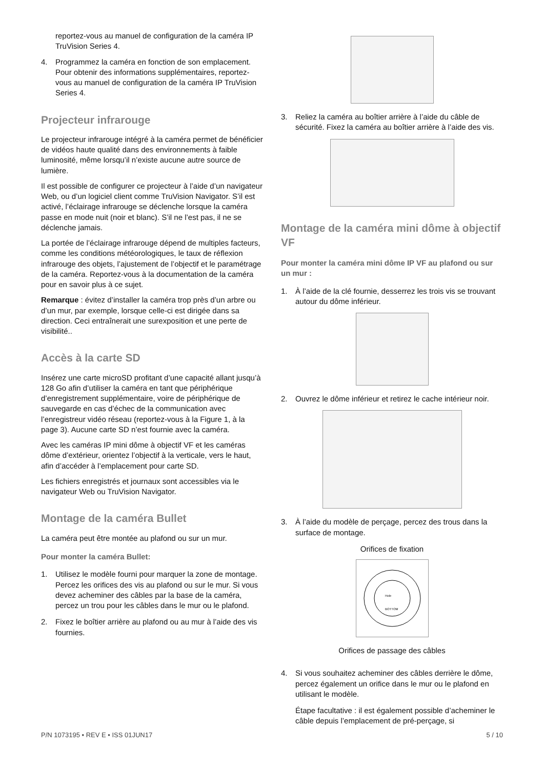reportez-vous au manuel de configuration de la caméra IP TruVision Series 4.
4. Programmez la caméra en fonction de son emplacement. Pour obtenir des informations supplémentaires, reportez-vous au manuel de configuration de la caméra IP TruVision Series 4.
Projecteur infrarouge
Le projecteur infrarouge intégré à la caméra permet de bénéficier de vidéos haute qualité dans des environnements à faible luminosité, même lorsqu’il n’existe aucune autre source de lumière.
Il est possible de configurer ce projecteur à l’aide d’un navigateur Web, ou d’un logiciel client comme TruVision Navigator. S’il est activé, l’éclairage infrarouge se déclenche lorsque la caméra passe en mode nuit (noir et blanc). S’il ne l’est pas, il ne se déclenche jamais.
La portée de l’éclairage infrarouge dépend de multiples facteurs, comme les conditions météorologiques, le taux de réflexion infrarouge des objets, l’ajustement de l’objectif et le paramétrage de la caméra. Reportez-vous à la documentation de la caméra pour en savoir plus à ce sujet.
Remarque : évitez d’installer la caméra trop près d’un arbre ou d’un mur, par exemple, lorsque celle-ci est dirigée dans sa direction. Ceci entraînerait une surexposition et une perte de visibilité..
Accès à la carte SD
Insérez une carte microSD profitant d’une capacité allant jusqu’à 128 Go afin d’utiliser la caméra en tant que périphérique d’enregistrement supplémentaire, voire de périphérique de sauvegarde en cas d’échec de la communication avec l’enregistreur vidéo réseau (reportez-vous à la Figure 1, à la page 3). Aucune carte SD n’est fournie avec la caméra.
Avec les caméras IP mini dôme à objectif VF et les caméras dôme d’extérieur, orientez l’objectif à la verticale, vers le haut, afin d’accéder à l’emplacement pour carte SD.
Les fichiers enregistrés et journaux sont accessibles via le navigateur Web ou TruVision Navigator.
Montage de la caméra Bullet
La caméra peut être montée au plafond ou sur un mur.
Pour monter la caméra Bullet:
1. Utilisez le modèle fourni pour marquer la zone de montage. Percez les orifices des vis au plafond ou sur le mur. Si vous devez acheminer des câbles par la base de la caméra, percez un trou pour les câbles dans le mur ou le plafond.
2. Fixez le boîtier arrière au plafond ou au mur à l’aide des vis fournies.
3. Reliez la caméra au boîtier arrière à l’aide du câble de sécurité. Fixez la caméra au boîtier arrière à l’aide des vis.
Montage de la caméra mini dôme à objectif VF
Pour monter la caméra mini dôme IP VF au plafond ou sur un mur :
1. À l’aide de la clé fournie, desserrez les trois vis se trouvant autour du dôme inférieur.
2. Ouvrez le dôme inférieur et retirez le cache intérieur noir.
3. À l’aide du modèle de perçage, percez des trous dans la surface de montage.
Orifices de fixation
Hole
BOTTOM
Orifices de passage des câbles
4. Si vous souhaitez acheminer des câbles derrière le dôme, percez également un orifice dans le mur ou le plafond en utilisant le modèle.
Étape facultative : il est également possible d’acheminer le câble depuis l’emplacement de pré-perçage, si
P/N 1073195 • REV E • ISS 01JUN17 5 / 10